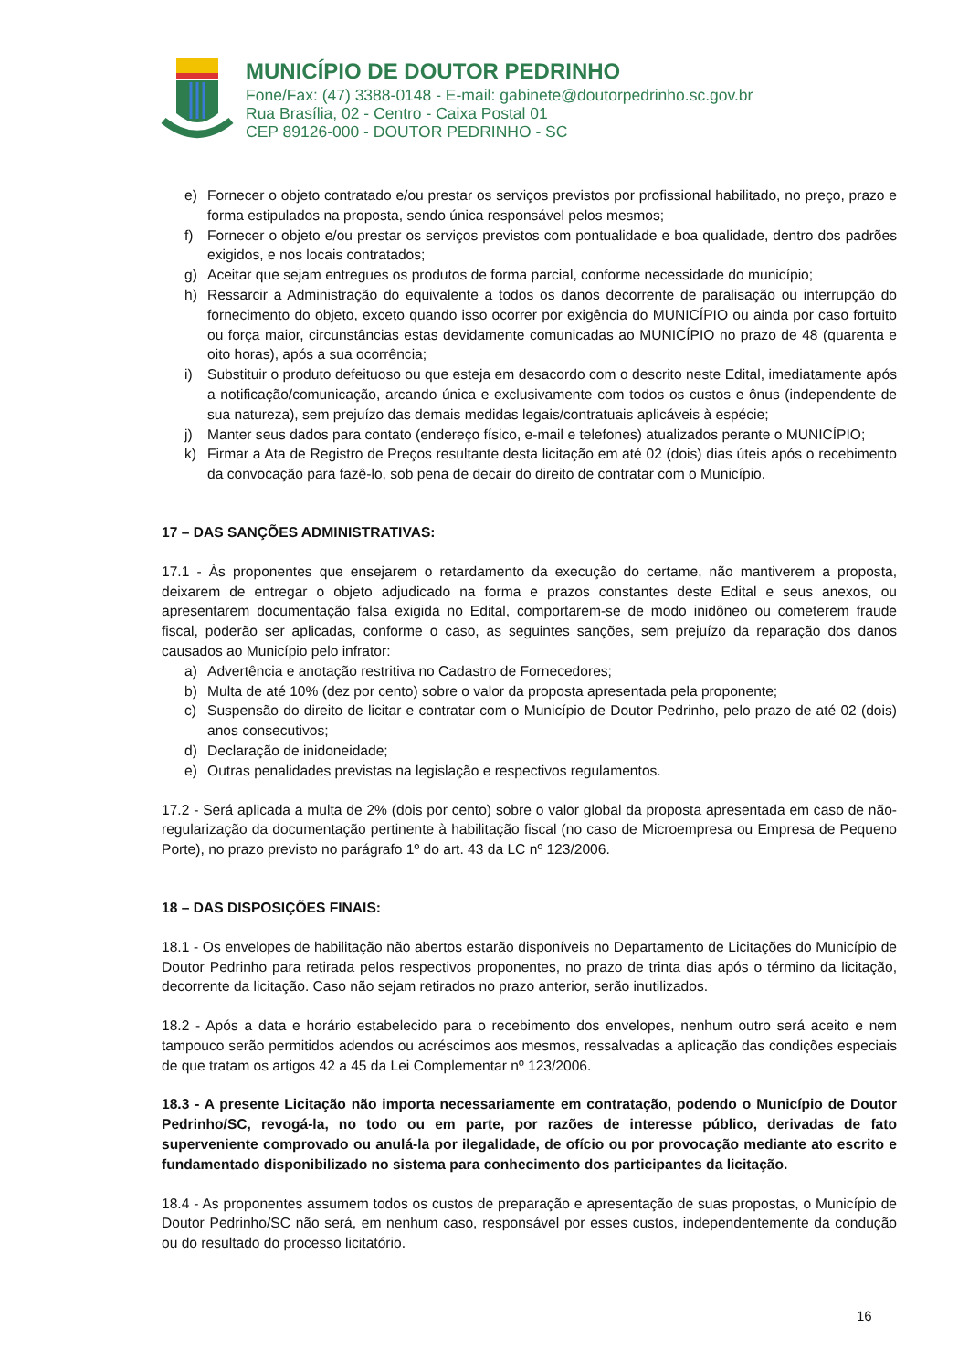MUNICÍPIO DE DOUTOR PEDRINHO
Fone/Fax: (47) 3388-0148 - E-mail: gabinete@doutorpedrinho.sc.gov.br
Rua Brasília, 02 - Centro - Caixa Postal 01
CEP 89126-000 - DOUTOR PEDRINHO - SC
e) Fornecer o objeto contratado e/ou prestar os serviços previstos por profissional habilitado, no preço, prazo e forma estipulados na proposta, sendo única responsável pelos mesmos;
f) Fornecer o objeto e/ou prestar os serviços previstos com pontualidade e boa qualidade, dentro dos padrões exigidos, e nos locais contratados;
g) Aceitar que sejam entregues os produtos de forma parcial, conforme necessidade do município;
h) Ressarcir a Administração do equivalente a todos os danos decorrente de paralisação ou interrupção do fornecimento do objeto, exceto quando isso ocorrer por exigência do MUNICÍPIO ou ainda por caso fortuito ou força maior, circunstâncias estas devidamente comunicadas ao MUNICÍPIO no prazo de 48 (quarenta e oito horas), após a sua ocorrência;
i) Substituir o produto defeituoso ou que esteja em desacordo com o descrito neste Edital, imediatamente após a notificação/comunicação, arcando única e exclusivamente com todos os custos e ônus (independente de sua natureza), sem prejuízo das demais medidas legais/contratuais aplicáveis à espécie;
j) Manter seus dados para contato (endereço físico, e-mail e telefones) atualizados perante o MUNICÍPIO;
k) Firmar a Ata de Registro de Preços resultante desta licitação em até 02 (dois) dias úteis após o recebimento da convocação para fazê-lo, sob pena de decair do direito de contratar com o Município.
17 – DAS SANÇÕES ADMINISTRATIVAS:
17.1 - Às proponentes que ensejarem o retardamento da execução do certame, não mantiverem a proposta, deixarem de entregar o objeto adjudicado na forma e prazos constantes deste Edital e seus anexos, ou apresentarem documentação falsa exigida no Edital, comportarem-se de modo inidôneo ou cometerem fraude fiscal, poderão ser aplicadas, conforme o caso, as seguintes sanções, sem prejuízo da reparação dos danos causados ao Município pelo infrator:
a) Advertência e anotação restritiva no Cadastro de Fornecedores;
b) Multa de até 10% (dez por cento) sobre o valor da proposta apresentada pela proponente;
c) Suspensão do direito de licitar e contratar com o Município de Doutor Pedrinho, pelo prazo de até 02 (dois) anos consecutivos;
d) Declaração de inidoneidade;
e) Outras penalidades previstas na legislação e respectivos regulamentos.
17.2 - Será aplicada a multa de 2% (dois por cento) sobre o valor global da proposta apresentada em caso de não-regularização da documentação pertinente à habilitação fiscal (no caso de Microempresa ou Empresa de Pequeno Porte), no prazo previsto no parágrafo 1º do art. 43 da LC nº 123/2006.
18 – DAS DISPOSIÇÕES FINAIS:
18.1 - Os envelopes de habilitação não abertos estarão disponíveis no Departamento de Licitações do Município de Doutor Pedrinho para retirada pelos respectivos proponentes, no prazo de trinta dias após o término da licitação, decorrente da licitação. Caso não sejam retirados no prazo anterior, serão inutilizados.
18.2 - Após a data e horário estabelecido para o recebimento dos envelopes, nenhum outro será aceito e nem tampouco serão permitidos adendos ou acréscimos aos mesmos, ressalvadas a aplicação das condições especiais de que tratam os artigos 42 a 45 da Lei Complementar nº 123/2006.
18.3 - A presente Licitação não importa necessariamente em contratação, podendo o Município de Doutor Pedrinho/SC, revogá-la, no todo ou em parte, por razões de interesse público, derivadas de fato superveniente comprovado ou anulá-la por ilegalidade, de ofício ou por provocação mediante ato escrito e fundamentado disponibilizado no sistema para conhecimento dos participantes da licitação.
18.4 - As proponentes assumem todos os custos de preparação e apresentação de suas propostas, o Município de Doutor Pedrinho/SC não será, em nenhum caso, responsável por esses custos, independentemente da condução ou do resultado do processo licitatório.
16